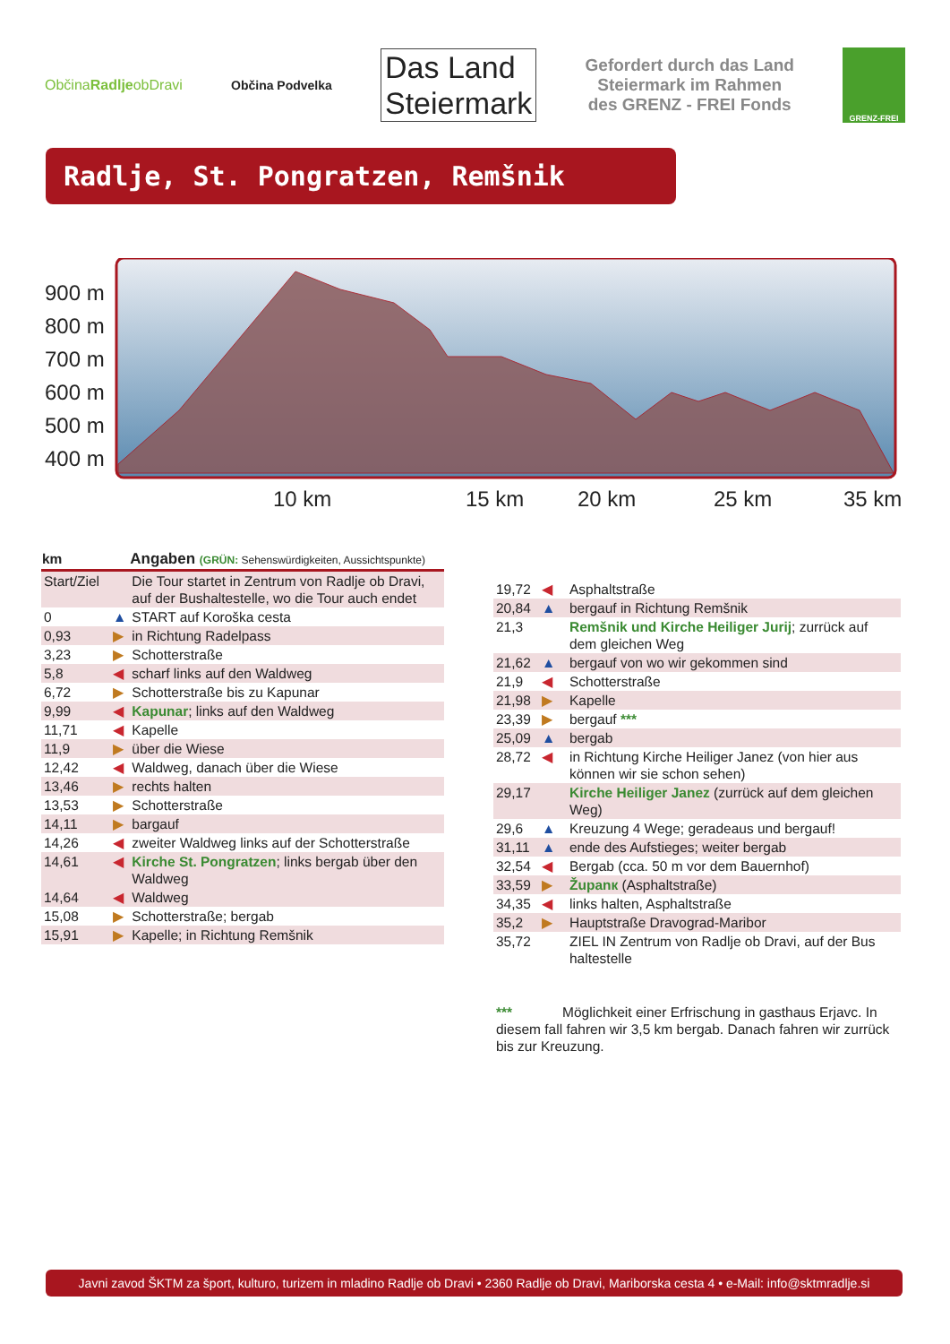ObčinaRadljeobDravi Občina Podvelka
Das Land
Steiermark
Gefordert durch das Land
Steiermark im Rahmen
des GRENZ - FREI Fonds
GRENZ-FREI
Radlje, St. Pongratzen, Remšnik
900 m
800 m
700 m
600 m
500 m
400 m
10 km 15 km 20 km 25 km 35 km
| km | | Angaben (GRÜN: Sehenswürdigkeiten, Aussichtspunkte) |
| --- | --- | --- |
| Start/Ziel | | Die Tour startet in Zentrum von Radlje ob Dravi, auf der Bushaltestelle, wo die Tour auch endet |
| 0 | ▲ | START auf Koroška cesta |
| 0,93 | ▶ | in Richtung Radelpass |
| 3,23 | ▶ | Schotterstraße |
| 5,8 | ◀ | scharf links auf den Waldweg |
| 6,72 | ▶ | Schotterstraße bis zu Kapunar |
| 9,99 | ◀ | Kapunar ; links auf den Waldweg |
| 11,71 | ◀ | Kapelle |
| 11,9 | ▶ | über die Wiese |
| 12,42 | ◀ | Waldweg, danach über die Wiese |
| 13,46 | ▶ | rechts halten |
| 13,53 | ▶ | Schotterstraße |
| 14,11 | ▶ | bargauf |
| 14,26 | ◀ | zweiter Waldweg links auf der Schotterstraße |
| 14,61 | ◀ | Kirche St. Pongratzen ; links bergab über den Waldweg |
| 14,64 | ◀ | Waldweg |
| 15,08 | ▶ | Schotterstraße; bergab |
| 15,91 | ▶ | Kapelle; in Richtung Remšnik |
| 19,72 | ◀ | Asphaltstraße |
| 20,84 | ▲ | bergauf in Richtung Remšnik |
| 21,3 | | Remšnik und Kirche Heiliger Jurij ; zurrück auf dem gleichen Weg |
| 21,62 | ▲ | bergauf von wo wir gekommen sind |
| 21,9 | ◀ | Schotterstraße |
| 21,98 | ▶ | Kapelle |
| 23,39 | ▶ | bergauf *** |
| 25,09 | ▲ | bergab |
| 28,72 | ◀ | in Richtung Kirche Heiliger Janez (von hier aus können wir sie schon sehen) |
| 29,17 | | Kirche Heiliger Janez (zurrück auf dem gleichen Weg) |
| 29,6 | ▲ | Kreuzung 4 Wege; geradeaus und bergauf! |
| 31,11 | ▲ | ende des Aufstieges; weiter bergab |
| 32,54 | ◀ | Bergab (cca. 50 m vor dem Bauernhof) |
| 33,59 | ▶ | Županк (Asphaltstraße) |
| 34,35 | ◀ | links halten, Asphaltstraße |
| 35,2 | ▶ | Hauptstraße Dravograd-Maribor |
| 35,72 | | ZIEL IN Zentrum von Radlje ob Dravi, auf der Bus haltestelle |
*** Möglichkeit einer Erfrischung in gasthaus Erjavc. In diesem fall fahren wir 3,5 km bergab. Danach fahren wir zurrück bis zur Kreuzung.
Javni zavod ŠKTM za šport, kulturo, turizem in mladino Radlje ob Dravi • 2360 Radlje ob Dravi, Mariborska cesta 4 • e-Mail: info@sktmradlje.si